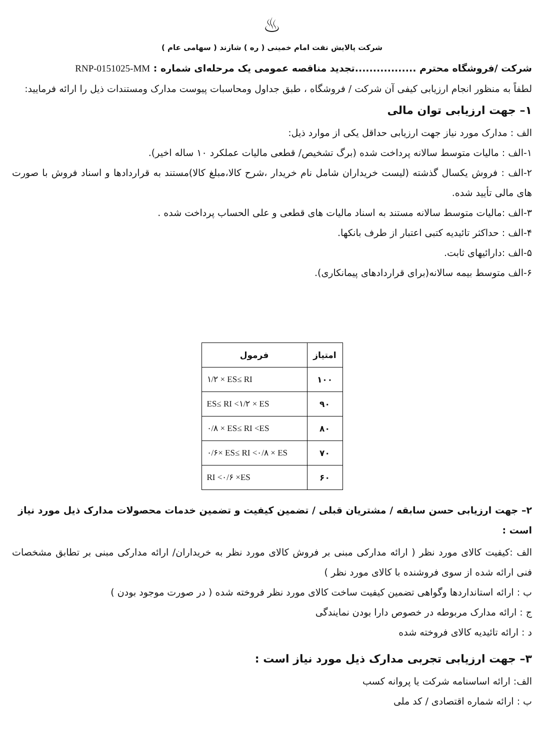♨
شرکت پالایش نفت امام خمینی ( ره ) شازند ( سهامی عام )
شرکت /فروشگاه محترم .................تجدید مناقصه عمومی یک مرحله‌ای شماره : RNP-0151025-MM
لطفاً به منظور انجام ارزیابی کیفی آن شرکت / فروشگاه ، طبق جداول ومحاسبات پیوست مدارک ومستندات ذیل را ارائه فرمایید:
۱– جهت ارزیابی توان مالی
الف : مدارک مورد نیاز جهت ارزیابی حداقل یکی از موارد ذیل:
۱-الف : مالیات متوسط سالانه پرداخت شده (برگ تشخیص/ قطعی مالیات عملکرد ۱۰ ساله اخیر).
۲-الف : فروش یکسال گذشته (لیست خریداران شامل نام خریدار ،شرح کالا،مبلغ کالا)مستند به قراردادها و اسناد فروش با صورت های مالی تأیید شده.
۳-الف :مالیات متوسط سالانه مستند به اسناد مالیات های قطعی و علی الحساب پرداخت شده .
۴-الف : حداکثر تائیدیه کتبی اعتبار از طرف بانکها.
۵-الف :دارائیهای ثابت.
۶-الف متوسط بیمه سالانه(برای قراردادهای پیمانکاری).
| امتیاز | فرمول |
| --- | --- |
| ۱۰۰ | ۱/۲ × ES≤ RI |
| ۹۰ | ES≤ RI <۱/۲ × ES |
| ۸۰ | ۰/۸ × ES≤ RI <ES |
| ۷۰ | ۰/۶× ES≤ RI <۰/۸ × ES |
| ۶۰ | RI <۰/۶ ×ES |
۲– جهت ارزیابی حسن سابقه / مشتریان قبلی / تضمین کیفیت و تضمین خدمات محصولات مدارک ذیل مورد نیاز است :
الف :کیفیت کالای مورد نظر ( ارائه مدارکی مبنی بر فروش کالای مورد نظر به خریداران/ ارائه مدارکی مبنی بر تطابق مشخصات فنی ارائه شده از سوی فروشنده با کالای مورد نظر )
ب : ارائه استانداردها وگواهی تضمین کیفیت ساخت کالای مورد نظر فروخته شده ( در صورت موجود بودن )
ج : ارائه مدارک مربوطه در خصوص دارا بودن نمایندگی
د : ارائه تائیدیه کالای فروخته شده
۳– جهت ارزیابی تجربی مدارک ذیل مورد نیاز است :
الف: ارائه اساسنامه شرکت یا پروانه کسب
ب : ارائه شماره اقتصادی / کد ملی